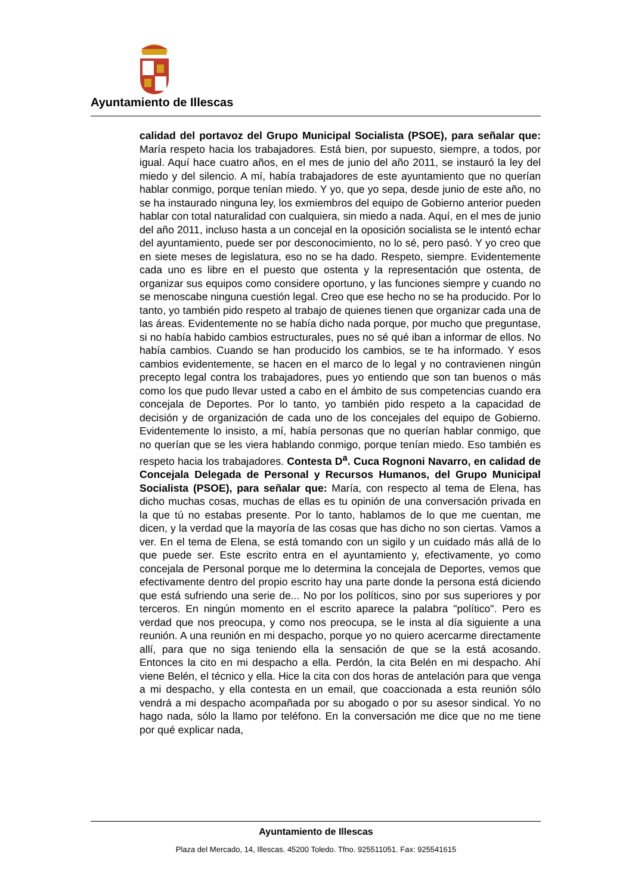Ayuntamiento de Illescas
calidad del portavoz del Grupo Municipal Socialista (PSOE), para señalar que: María respeto hacia los trabajadores. Está bien, por supuesto, siempre, a todos, por igual. Aquí hace cuatro años, en el mes de junio del año 2011, se instauró la ley del miedo y del silencio. A mí, había trabajadores de este ayuntamiento que no querían hablar conmigo, porque tenían miedo. Y yo, que yo sepa, desde junio de este año, no se ha instaurado ninguna ley, los exmiembros del equipo de Gobierno anterior pueden hablar con total naturalidad con cualquiera, sin miedo a nada. Aquí, en el mes de junio del año 2011, incluso hasta a un concejal en la oposición socialista se le intentó echar del ayuntamiento, puede ser por desconocimiento, no lo sé, pero pasó. Y yo creo que en siete meses de legislatura, eso no se ha dado. Respeto, siempre. Evidentemente cada uno es libre en el puesto que ostenta y la representación que ostenta, de organizar sus equipos como considere oportuno, y las funciones siempre y cuando no se menoscabe ninguna cuestión legal. Creo que ese hecho no se ha producido. Por lo tanto, yo también pido respeto al trabajo de quienes tienen que organizar cada una de las áreas. Evidentemente no se había dicho nada porque, por mucho que preguntase, si no había habido cambios estructurales, pues no sé qué iban a informar de ellos. No había cambios. Cuando se han producido los cambios, se te ha informado. Y esos cambios evidentemente, se hacen en el marco de lo legal y no contravienen ningún precepto legal contra los trabajadores, pues yo entiendo que son tan buenos o más como los que pudo llevar usted a cabo en el ámbito de sus competencias cuando era concejala de Deportes. Por lo tanto, yo también pido respeto a la capacidad de decisión y de organización de cada uno de los concejales del equipo de Gobierno. Evidentemente lo insisto, a mí, había personas que no querían hablar conmigo, que no querían que se les viera hablando conmigo, porque tenían miedo. Eso también es respeto hacia los trabajadores. Contesta D<sup>a</sup>. Cuca Rognoni Navarro, en calidad de Concejala Delegada de Personal y Recursos Humanos, del Grupo Municipal Socialista (PSOE), para señalar que: María, con respecto al tema de Elena, has dicho muchas cosas, muchas de ellas es tu opinión de una conversación privada en la que tú no estabas presente. Por lo tanto, hablamos de lo que me cuentan, me dicen, y la verdad que la mayoría de las cosas que has dicho no son ciertas. Vamos a ver. En el tema de Elena, se está tomando con un sigilo y un cuidado más allá de lo que puede ser. Este escrito entra en el ayuntamiento y, efectivamente, yo como concejala de Personal porque me lo determina la concejala de Deportes, vemos que efectivamente dentro del propio escrito hay una parte donde la persona está diciendo que está sufriendo una serie de... No por los políticos, sino por sus superiores y por terceros. En ningún momento en el escrito aparece la palabra "político". Pero es verdad que nos preocupa, y como nos preocupa, se le insta al día siguiente a una reunión. A una reunión en mi despacho, porque yo no quiero acercarme directamente allí, para que no siga teniendo ella la sensación de que se la está acosando. Entonces la cito en mi despacho a ella. Perdón, la cita Belén en mi despacho. Ahí viene Belén, el técnico y ella. Hice la cita con dos horas de antelación para que venga a mi despacho, y ella contesta en un email, que coaccionada a esta reunión sólo vendrá a mi despacho acompañada por su abogado o por su asesor sindical. Yo no hago nada, sólo la llamo por teléfono. En la conversación me dice que no me tiene por qué explicar nada,
Ayuntamiento de Illescas
Plaza del Mercado, 14, Illescas. 45200 Toledo. Tfno. 925511051. Fax: 925541615